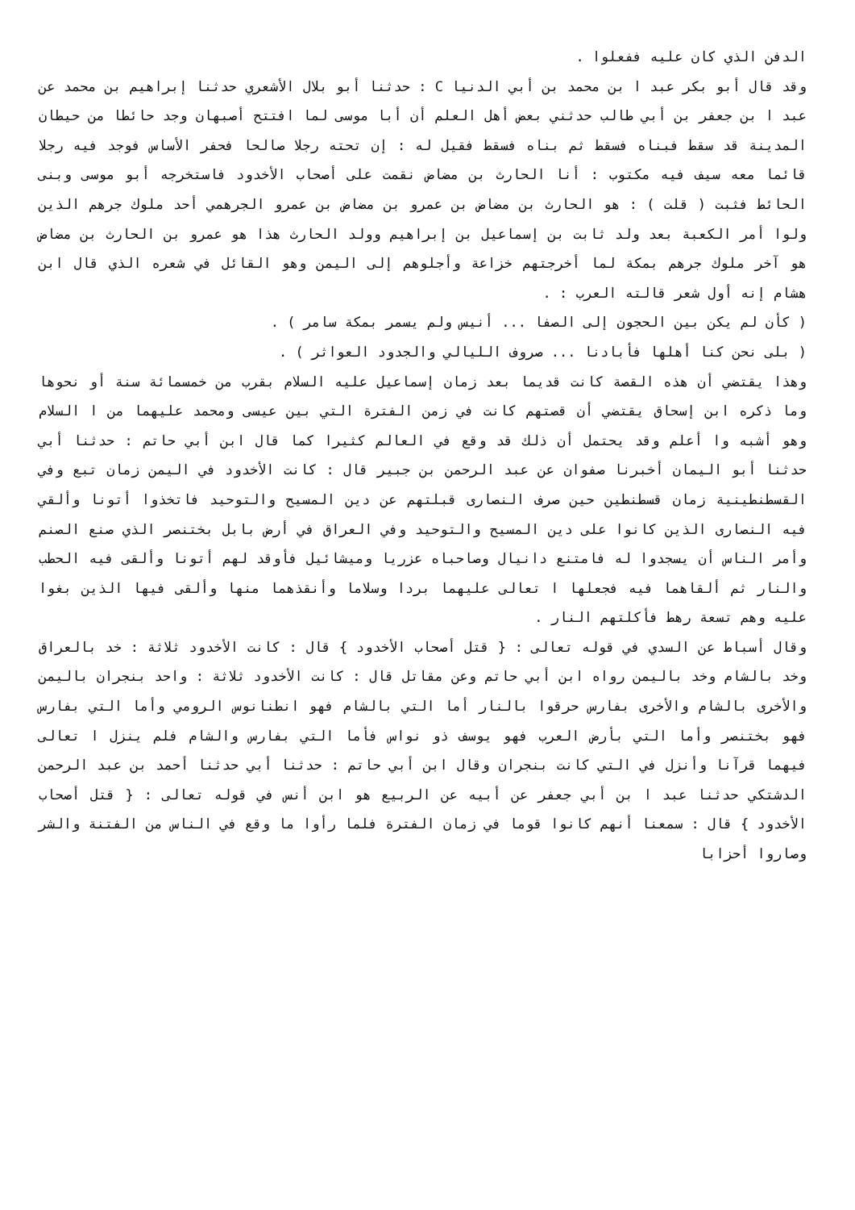الدفن الذي كان عليه ففعلوا .
وقد قال أبو بكر عبد ا بن محمد بن أبي الدنيا C : حدثنا أبو بلال الأشعري حدثنا إبراهيم بن محمد عن عبد ا بن جعفر بن أبي طالب حدثني بعض أهل العلم أن أبا موسى لما افتتح أصبهان وجد حائطا من حيطان المدينة قد سقط فبناه فسقط ثم بناه فسقط فقيل له : إن تحته رجلا صالحا فحفر الأساس فوجد فيه رجلا قائما معه سيف فيه مكتوب : أنا الحارث بن مضاض نقمت على أصحاب الأخدود فاستخرجه أبو موسى وبنى الحائط فثبت ( قلت ) : هو الحارث بن مضاض بن عمرو بن مضاض بن عمرو الجرهمي أحد ملوك جرهم الذين ولوا أمر الكعبة بعد ولد ثابت بن إسماعيل بن إبراهيم وولد الحارث هذا هو عمرو بن الحارث بن مضاض هو آخر ملوك جرهم بمكة لما أخرجتهم خزاعة وأجلوهم إلى اليمن وهو القائل في شعره الذي قال ابن هشام إنه أول شعر قالته العرب : .
( كأن لم يكن بين الحجون إلى الصفا ... أنيس ولم يسمر بمكة سامر ) .
( بلى نحن كنا أهلها فأبادنا ... صروف الليالي والجدود العواثر ) .
وهذا يقتضي أن هذه القصة كانت قديما بعد زمان إسماعيل عليه السلام بقرب من خمسمائة سنة أو نحوها وما ذكره ابن إسحاق يقتضي أن قصتهم كانت في زمن الفترة التي بين عيسى ومحمد عليهما من ا السلام وهو أشبه وا أعلم وقد يحتمل أن ذلك قد وقع في العالم كثيرا كما قال ابن أبي حاتم : حدثنا أبي حدثنا أبو اليمان أخبرنا صفوان عن عبد الرحمن بن جبير قال : كانت الأخدود في اليمن زمان تبع وفي القسطنطينية زمان قسطنطين حين صرف النصارى قبلتهم عن دين المسيح والتوحيد فاتخذوا أتونا وألقي فيه النصارى الذين كانوا على دين المسيح والتوحيد وفي العراق في أرض بابل بختنصر الذي صنع الصنم وأمر الناس أن يسجدوا له فامتنع دانيال وصاحباه عزريا وميشائيل فأوقد لهم أتونا وألقى فيه الحطب والنار ثم ألقاهما فيه فجعلها ا تعالى عليهما بردا وسلاما وأنقذهما منها وألقى فيها الذين بغوا عليه وهم تسعة رهط فأكلتهم النار .
وقال أسباط عن السدي في قوله تعالى : { قتل أصحاب الأخدود } قال : كانت الأخدود ثلاثة : خد بالعراق وخد بالشام وخد باليمن رواه ابن أبي حاتم وعن مقاتل قال : كانت الأخدود ثلاثة : واحد بنجران باليمن والأخرى بالشام والأخرى بفارس حرقوا بالنار أما التي بالشام فهو انطنانوس الرومي وأما التي بفارس فهو بختنصر وأما التي بأرض العرب فهو يوسف ذو نواس فأما التي بفارس والشام فلم ينزل ا تعالى فيهما قرآنا وأنزل في التي كانت بنجران وقال ابن أبي حاتم : حدثنا أبي حدثنا أحمد بن عبد الرحمن الدشتكي حدثنا عبد ا بن أبي جعفر عن أبيه عن الربيع هو ابن أنس في قوله تعالى : { قتل أصحاب الأخدود } قال : سمعنا أنهم كانوا قوما في زمان الفترة فلما رأوا ما وقع في الناس من الفتنة والشر وصاروا أحزابا